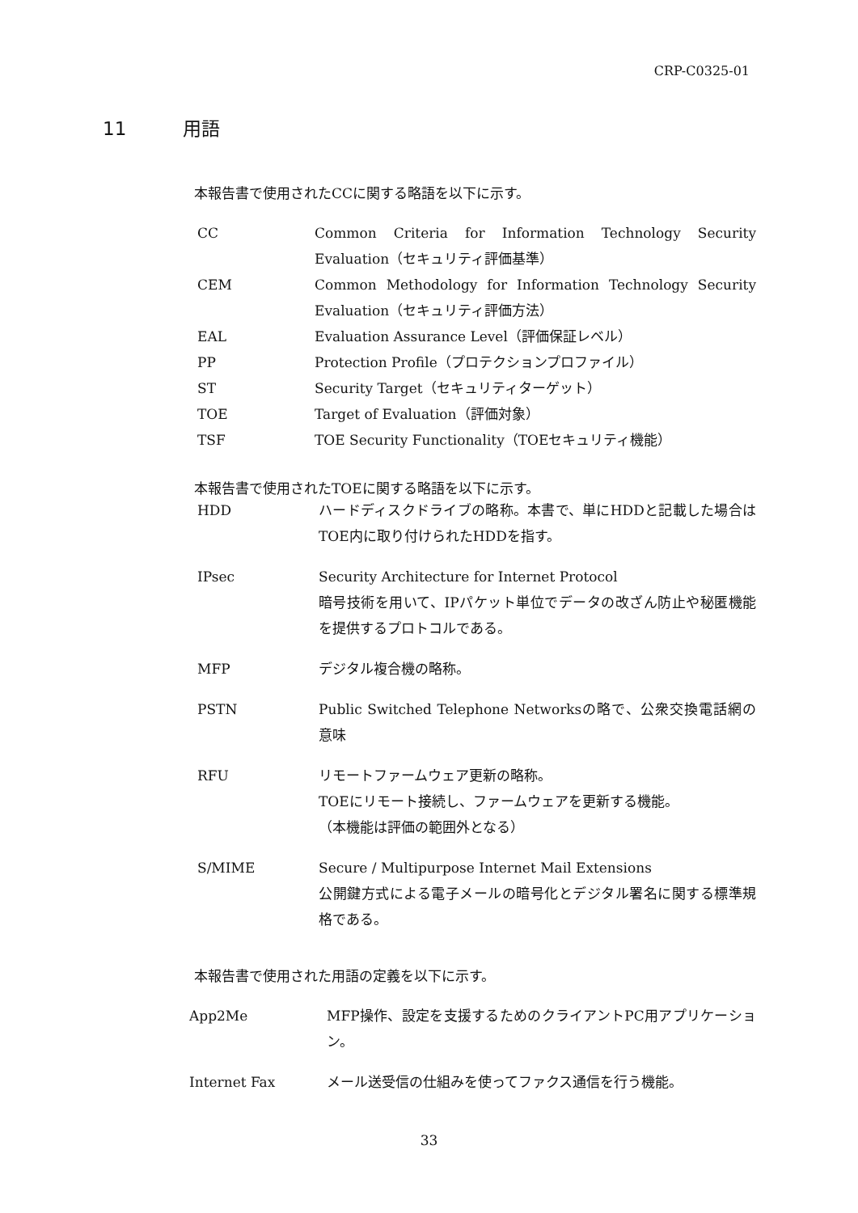CRP-C0325-01
11 用語
本報告書で使用されたCCに関する略語を以下に示す。
CC Common Criteria for Information Technology Security Evaluation（セキュリティ評価基準）
CEM Common Methodology for Information Technology Security Evaluation（セキュリティ評価方法）
EAL Evaluation Assurance Level（評価保証レベル）
PP Protection Profile（プロテクションプロファイル）
ST Security Target（セキュリティターゲット）
TOE Target of Evaluation（評価対象）
TSF TOE Security Functionality（TOEセキュリティ機能）
本報告書で使用されたTOEに関する略語を以下に示す。
HDD ハードディスクドライブの略称。本書で、単にHDDと記載した場合はTOE内に取り付けられたHDDを指す。
IPsec Security Architecture for Internet Protocol
暗号技術を用いて、IPパケット単位でデータの改ざん防止や秘匿機能を提供するプロトコルである。
MFP デジタル複合機の略称。
PSTN Public Switched Telephone Networksの略で、公衆交換電話網の意味
RFU リモートファームウェア更新の略称。
TOEにリモート接続し、ファームウェアを更新する機能。
（本機能は評価の範囲外となる）
S/MIME Secure / Multipurpose Internet Mail Extensions
公開鍵方式による電子メールの暗号化とデジタル署名に関する標準規格である。
本報告書で使用された用語の定義を以下に示す。
App2Me MFP操作、設定を支援するためのクライアントPC用アプリケーション。
Internet Fax メール送受信の仕組みを使ってファクス通信を行う機能。
33